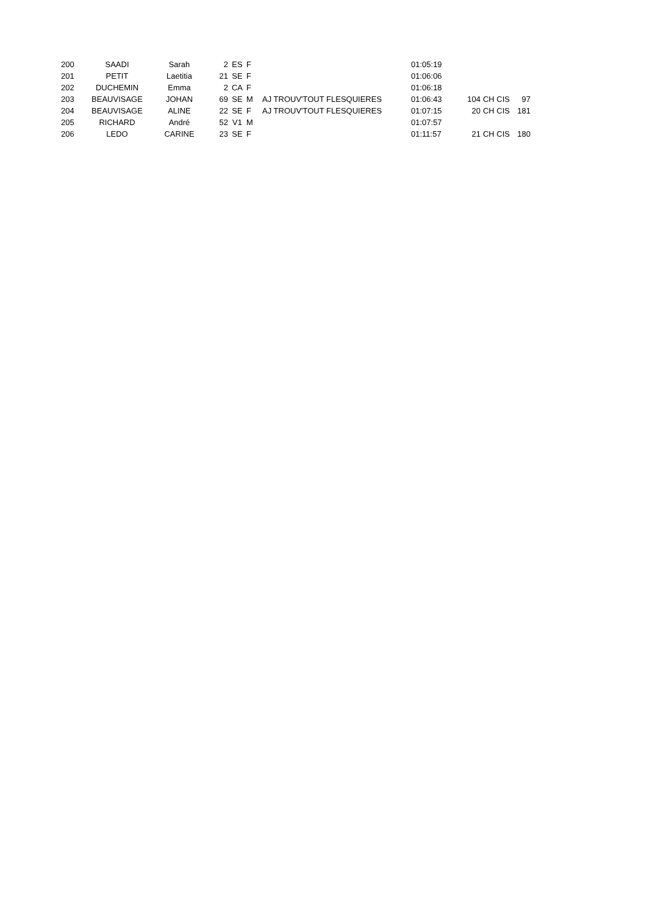| 200 | SAADI | Sarah | 2 | ES | F | | 01:05:19 | | | |
| 201 | PETIT | Laetitia | 21 | SE | F | | 01:06:06 | | | |
| 202 | DUCHEMIN | Emma | 2 | CA | F | | 01:06:18 | | | |
| 203 | BEAUVISAGE | JOHAN | 69 | SE | M | AJ TROUV'TOUT FLESQUIERES | 01:06:43 | 104 | CH CIS | 97 |
| 204 | BEAUVISAGE | ALINE | 22 | SE | F | AJ TROUV'TOUT FLESQUIERES | 01:07:15 | 20 | CH CIS | 181 |
| 205 | RICHARD | André | 52 | V1 | M | | 01:07:57 | | | |
| 206 | LEDO | CARINE | 23 | SE | F | | 01:11:57 | 21 | CH CIS | 180 |